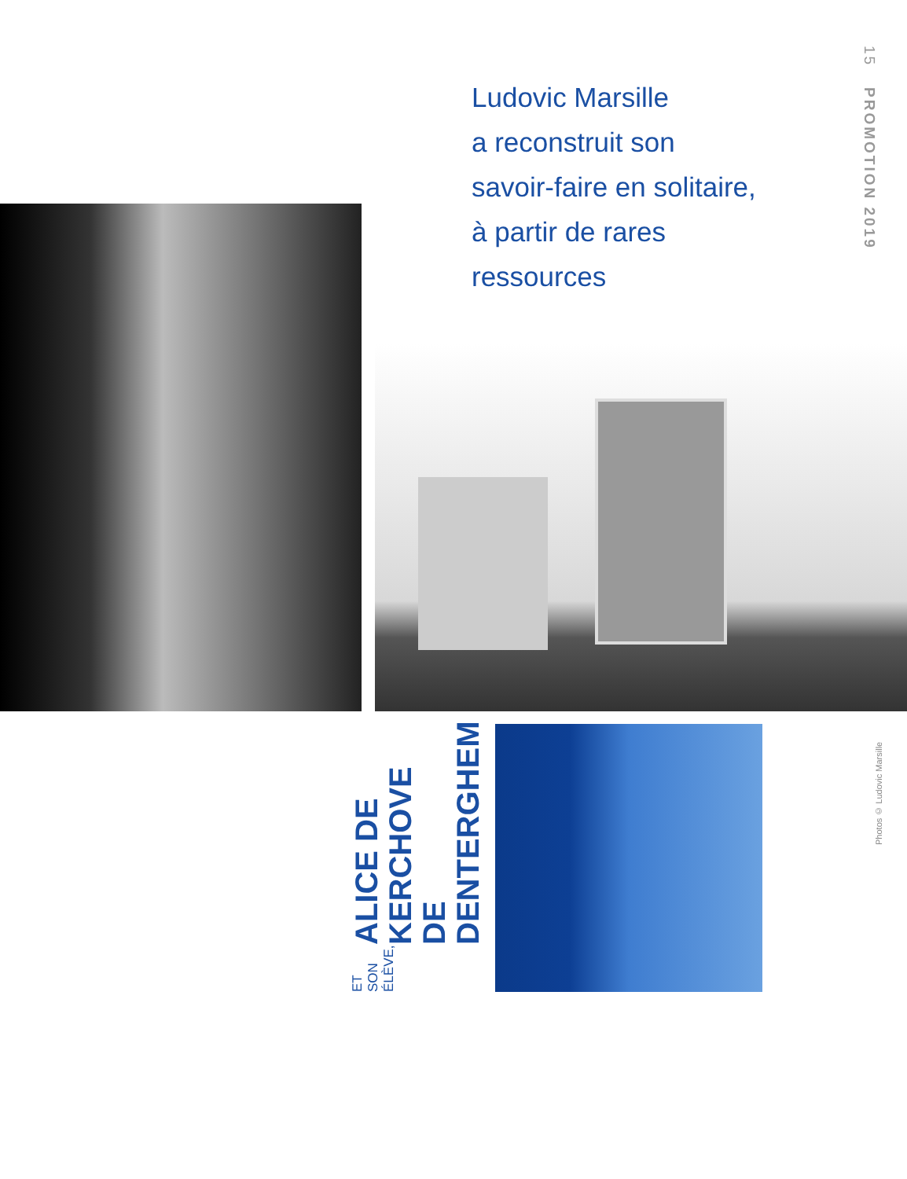Ludovic Marsille
a reconstruit son
savoir-faire en solitaire,
à partir de rares
ressources
15 PROMOTION 2019
ET SON ÉLÈVE, ALICE DE
KERCHOVE DE
DENTERGHEM
Photos © Ludovic Marsille